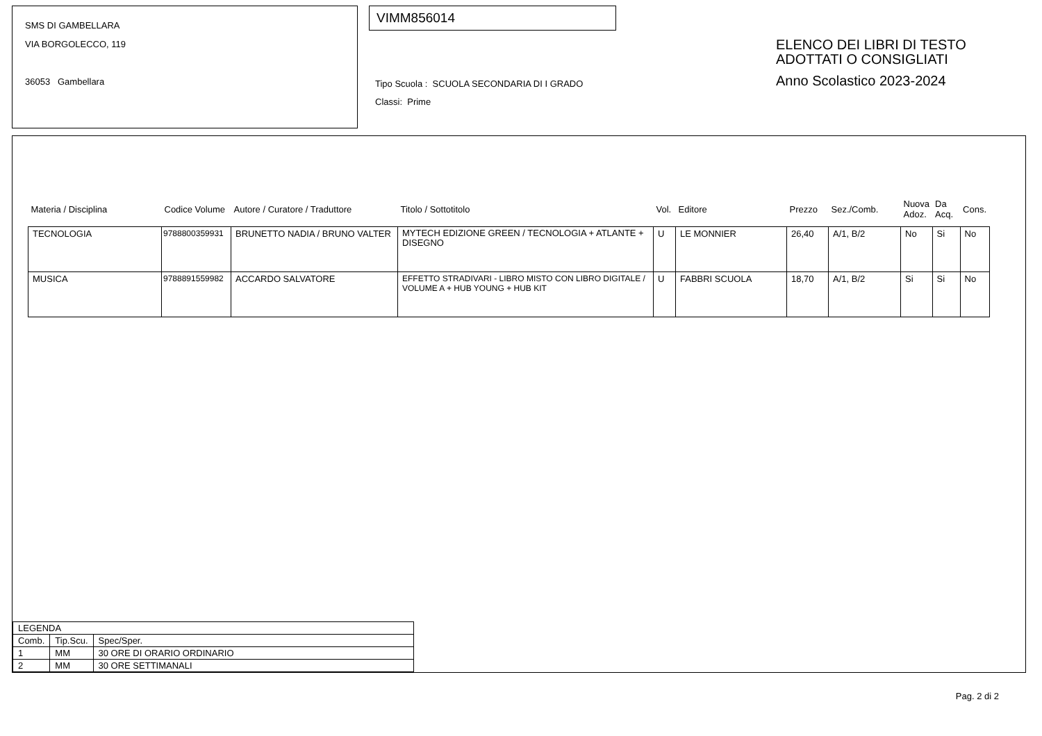SMS DI GAMBELLARA
VIA BORGOLECCO, 119
36053 Gambellara
VIMM856014
Tipo Scuola : SCUOLA SECONDARIA DI I GRADO
Classi: Prime
ELENCO DEI LIBRI DI TESTO
ADOTTATI O CONSIGLIATI
Anno Scolastico 2023-2024
| Materia / Disciplina | Codice Volume | Autore / Curatore / Traduttore | Titolo / Sottotitolo | Vol. | Editore | Prezzo | Sez./Comb. | Nuova Adoz. | Da Acq. | Cons. |
| --- | --- | --- | --- | --- | --- | --- | --- | --- | --- | --- |
| TECNOLOGIA | 9788800359931 | BRUNETTO NADIA / BRUNO VALTER | MYTECH EDIZIONE GREEN / TECNOLOGIA + ATLANTE + DISEGNO | U | LE MONNIER | 26,40 | A/1, B/2 | No | Si | No |
| MUSICA | 9788891559982 | ACCARDO SALVATORE | EFFETTO STRADIVARI - LIBRO MISTO CON LIBRO DIGITALE / VOLUME A + HUB YOUNG + HUB KIT | U | FABBRI SCUOLA | 18,70 | A/1, B/2 | Si | Si | No |
| LEGENDA | | |
| Comb. | Tip.Scu. | Spec/Sper. |
| 1 | MM | 30 ORE DI ORARIO ORDINARIO |
| 2 | MM | 30 ORE SETTIMANALI |
Pag. 2 di 2